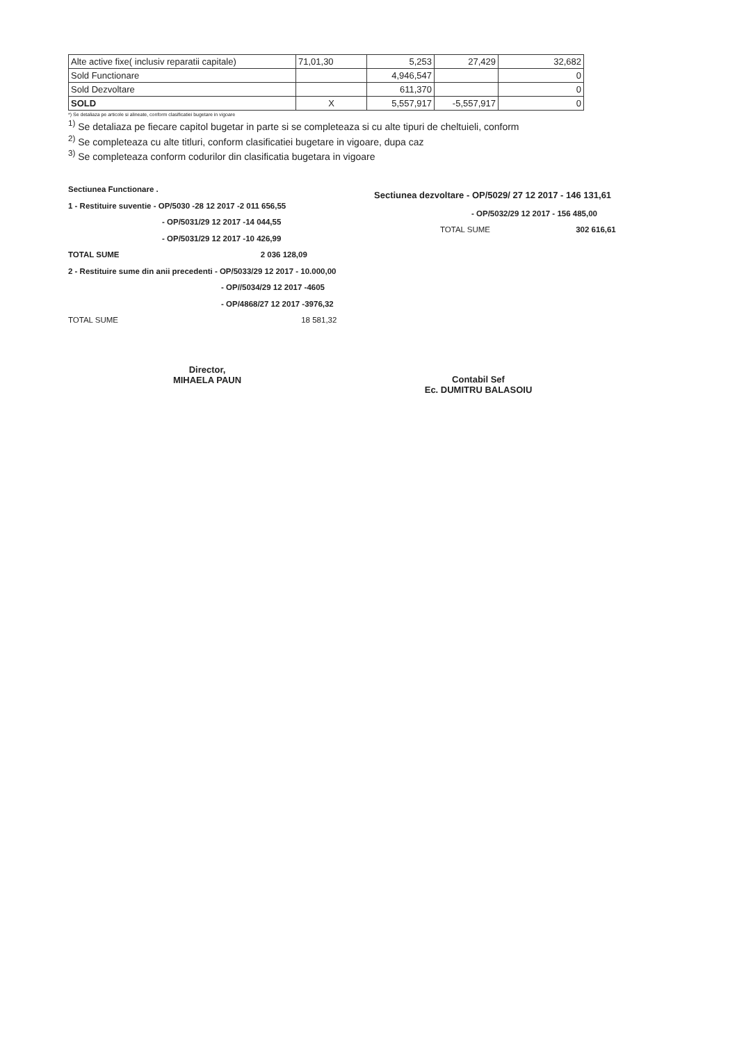| Alte active fixe( inclusiv reparatii capitale) | 71,01,30 | 5,253 | 27,429 | 32,682 |
| Sold Functionare | | 4,946,547 | | 0 |
| Sold Dezvoltare | | 611,370 | | 0 |
| SOLD | X | 5,557,917 | -5,557,917 | 0 |
*) Se detaliaza pe articole si alineate, conform clasificatiei bugetare in vigoare
<sup>1)</sup> Se detaliaza pe fiecare capitol bugetar in parte si se completeaza si cu alte tipuri de cheltuieli, conform
<sup>2)</sup> Se completeaza cu alte titluri, conform clasificatiei bugetare in vigoare, dupa caz
<sup>3)</sup> Se completeaza conform codurilor din clasificatia bugetara in vigoare
Sectiunea Functionare .
1 - Restituire suventie - OP/5030 -28 12 2017 -2 011 656,55
- OP/5031/29 12 2017 -14 044,55
- OP/5031/29 12 2017 -10 426,99
TOTAL SUME 2 036 128,09
2 - Restituire sume din anii precedenti - OP/5033/29 12 2017 - 10.000,00
- OP//5034/29 12 2017 -4605
- OP/4868/27 12 2017 -3976,32
TOTAL SUME 18 581,32
Sectiunea dezvoltare - OP/5029/ 27 12 2017 - 146 131,61
- OP/5032/29 12 2017 - 156 485,00
TOTAL SUME 302 616,61
Director,
MIHAELA PAUN
Contabil Sef
Ec. DUMITRU BALASOIU